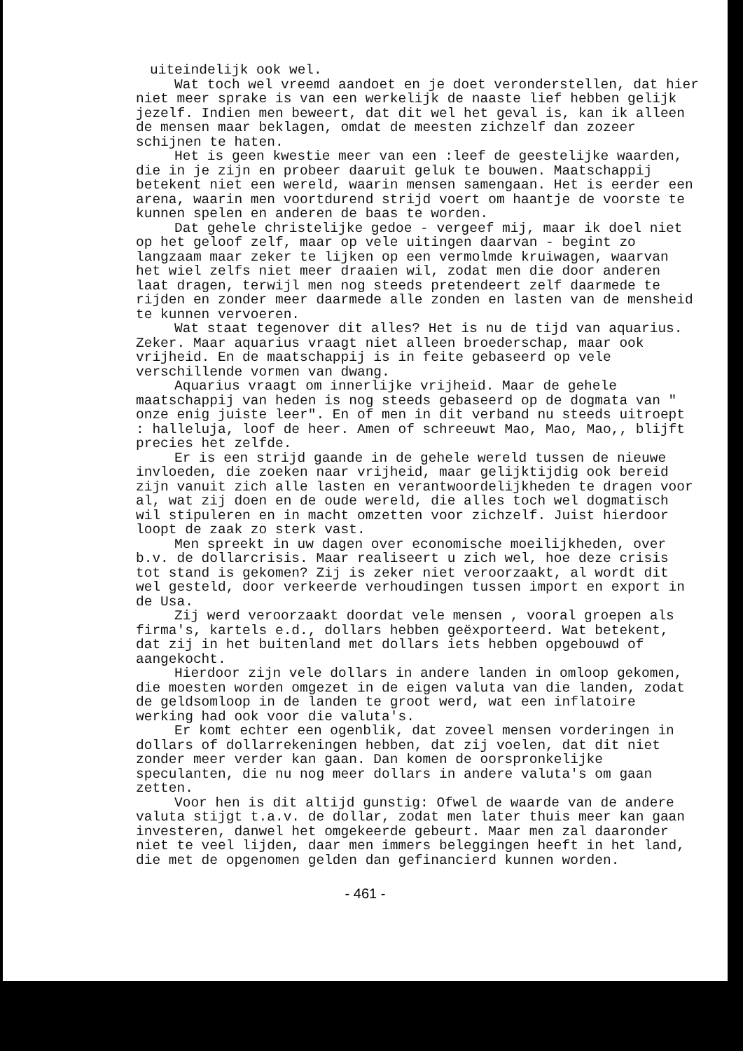uiteindelijk ook wel.
Wat toch wel vreemd aandoet en je doet veronderstellen, dat hier niet meer sprake is van een werkelijk de naaste lief hebben gelijk jezelf. Indien men beweert, dat dit wel het geval is, kan ik alleen de mensen maar beklagen, omdat de meesten zichzelf dan zozeer schijnen te haten.
Het is geen kwestie meer van een :leef de geestelijke waarden, die in je zijn en probeer daaruit geluk te bouwen. Maatschappij betekent niet een wereld, waarin mensen samengaan. Het is eerder een arena, waarin men voortdurend strijd voert om haantje de voorste te kunnen spelen en anderen de baas te worden.
Dat gehele christelijke gedoe - vergeef mij, maar ik doel niet op het geloof zelf, maar op vele uitingen daarvan - begint zo langzaam maar zeker te lijken op een vermolmde kruiwagen, waarvan het wiel zelfs niet meer draaien wil, zodat men die door anderen laat dragen, terwijl men nog steeds pretendeert zelf daarmede te rijden en zonder meer daarmede alle zonden en lasten van de mensheid te kunnen vervoeren.
Wat staat tegenover dit alles? Het is nu de tijd van aquarius. Zeker. Maar aquarius vraagt niet alleen broederschap, maar ook vrijheid. En de maatschappij is in feite gebaseerd op vele verschillende vormen van dwang.
Aquarius vraagt om innerlijke vrijheid. Maar de gehele maatschappij van heden is nog steeds gebaseerd op de dogmata van " onze enig juiste leer". En of men in dit verband nu steeds uitroept : halleluja, loof de heer. Amen of schreeuwt Mao, Mao, Mao,, blijft precies het zelfde.
Er is een strijd gaande in de gehele wereld tussen de nieuwe invloeden, die zoeken naar vrijheid, maar gelijktijdig ook bereid zijn vanuit zich alle lasten en verantwoordelijkheden te dragen voor al, wat zij doen en de oude wereld, die alles toch wel dogmatisch wil stipuleren en in macht omzetten voor zichzelf. Juist hierdoor loopt de zaak zo sterk vast.
Men spreekt in uw dagen over economische moeilijkheden, over b.v. de dollarcrisis. Maar realiseert u zich wel, hoe deze crisis tot stand is gekomen? Zij is zeker niet veroorzaakt, al wordt dit wel gesteld, door verkeerde verhoudingen tussen import en export in de Usa.
Zij werd veroorzaakt doordat vele mensen , vooral groepen als firma's, kartels e.d., dollars hebben geëxporteerd. Wat betekent, dat zij in het buitenland met dollars iets hebben opgebouwd of aangekocht.
Hierdoor zijn vele dollars in andere landen in omloop gekomen, die moesten worden omgezet in de eigen valuta van die landen, zodat de geldsomloop in de landen te groot werd, wat een inflatoire werking had ook voor die valuta's.
Er komt echter een ogenblik, dat zoveel mensen vorderingen in dollars of dollarrekeningen hebben, dat zij voelen, dat dit niet zonder meer verder kan gaan. Dan komen de oorspronkelijke speculanten, die nu nog meer dollars in andere valuta's om gaan zetten.
Voor hen is dit altijd gunstig: Ofwel de waarde van de andere valuta stijgt t.a.v. de dollar, zodat men later thuis meer kan gaan investeren, danwel het omgekeerde gebeurt. Maar men zal daaronder niet te veel lijden, daar men immers beleggingen heeft in het land, die met de opgenomen gelden dan gefinancierd kunnen worden.
- 461 -